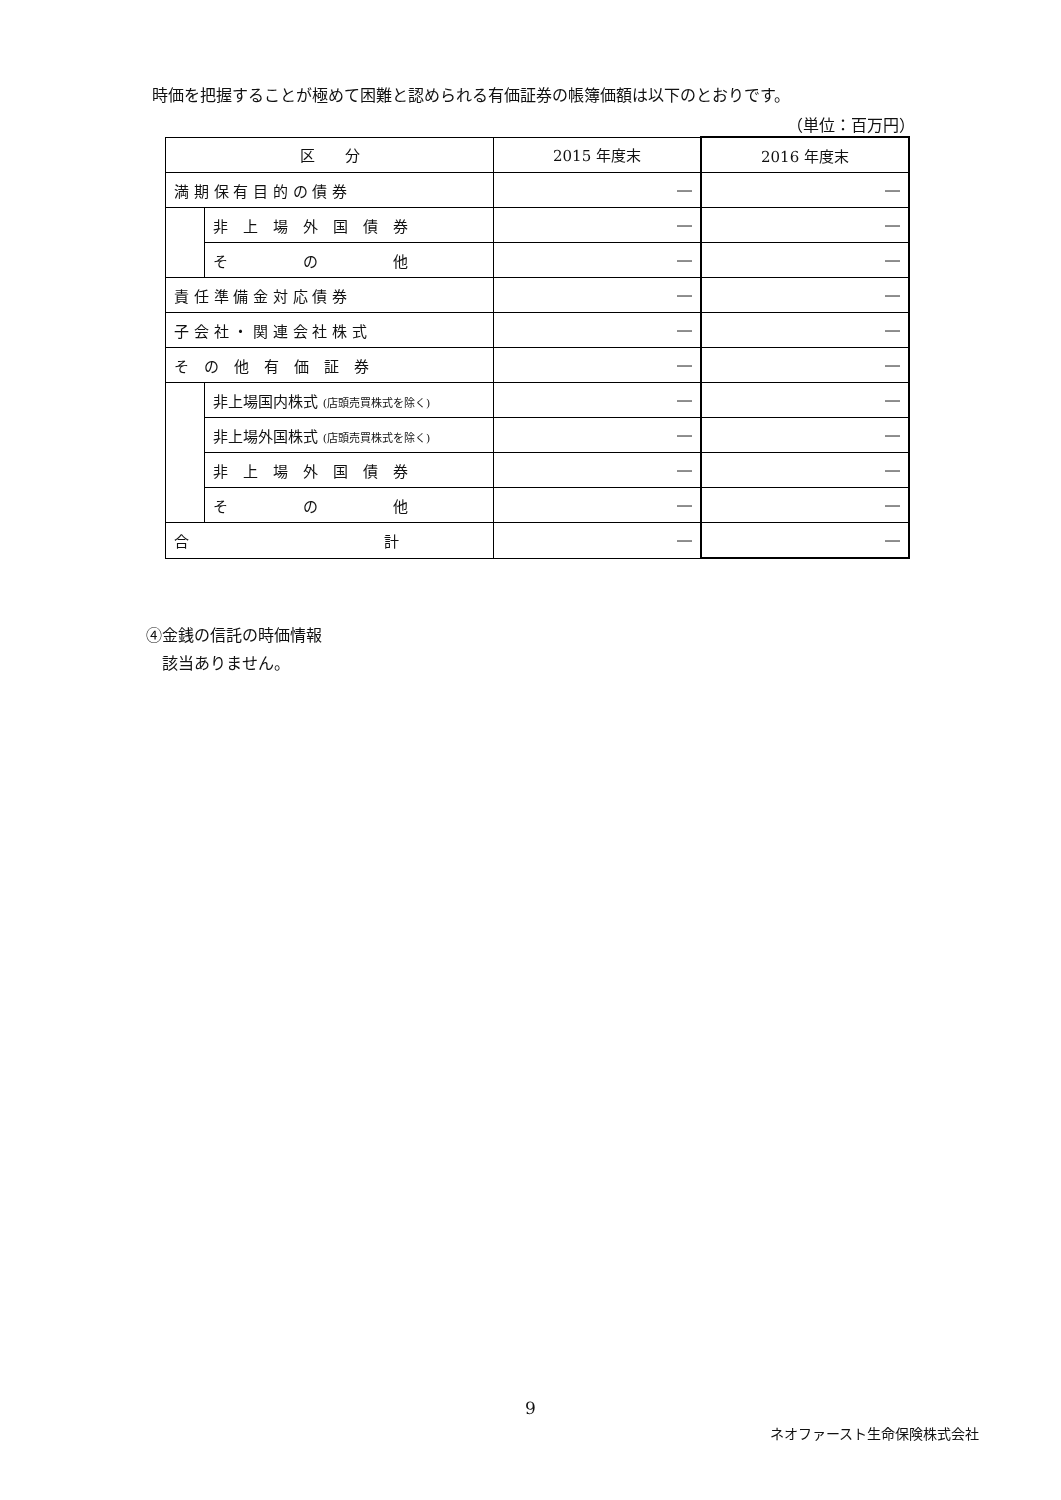時価を把握することが極めて困難と認められる有価証券の帳簿価額は以下のとおりです。
（単位：百万円）
| 区 分 | | 2015 年度末 | 2016 年度末 |
| --- | --- | --- | --- |
| 満 期 保 有 目 的 の 債 券 | | ― | ― |
| | 非 上 場 外 国 債 券 | ― | ― |
| | そ の 他 | ― | ― |
| 責 任 準 備 金 対 応 債 券 | | ― | ― |
| 子 会 社 ・ 関 連 会 社 株 式 | | ― | ― |
| そ の 他 有 価 証 券 | | ― | ― |
| | 非上場国内株式 (店頭売買株式を除く) | ― | ― |
| | 非上場外国株式 (店頭売買株式を除く) | ― | ― |
| | 非 上 場 外 国 債 券 | ― | ― |
| | そ の 他 | ― | ― |
| 合 計 | | ― | ― |
④金銭の信託の時価情報
　該当ありません。
9
ネオファースト生命保険株式会社